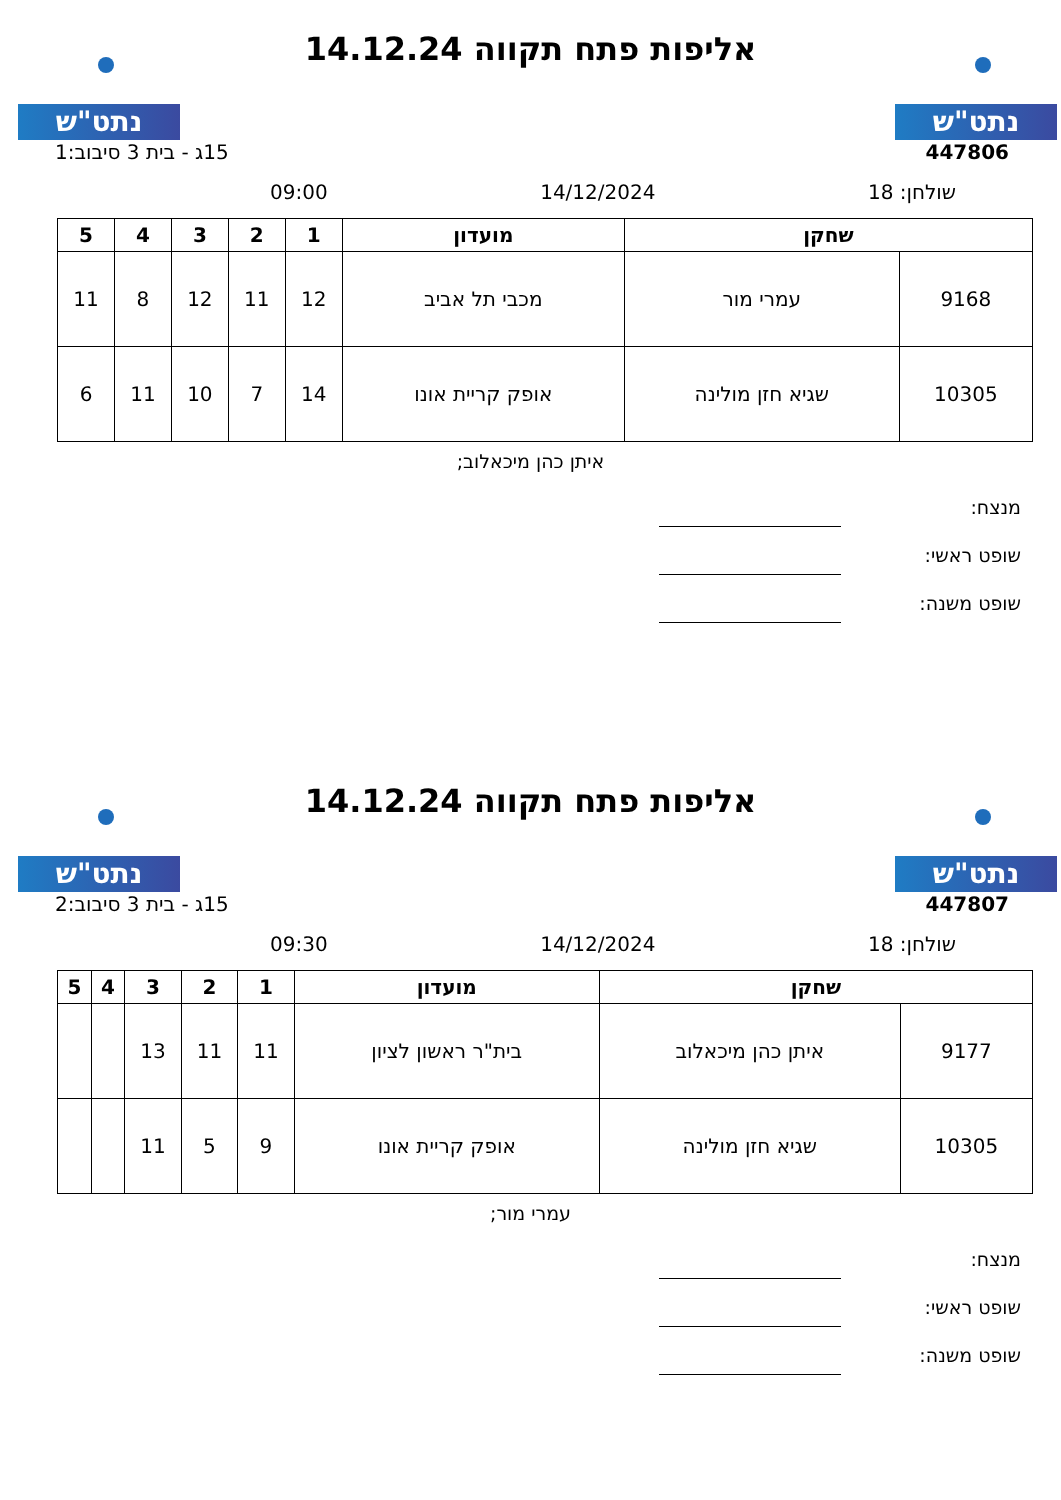נתט"ש נתט"ש
אליפות פתח תקווה 14.12.24
447806 15ג - בית 3 סיבוב:1
שולחן: 18 14/12/2024 09:00
| שחקן | | מועדון | 1 | 2 | 3 | 4 | 5 |
| --- | --- | --- | --- | --- | --- | --- | --- |
| 9168 | עמרי מור | מכבי תל אביב | 12 | 11 | 12 | 8 | 11 |
| 10305 | שגיא חזן מולינה | אופק קריית אונו | 14 | 7 | 10 | 11 | 6 |
איתן כהן מיכאלוב;
מנצח:
שופט ראשי:
שופט משנה:
נתט"ש נתט"ש
אליפות פתח תקווה 14.12.24
447807 15ג - בית 3 סיבוב:2
שולחן: 18 14/12/2024 09:30
| שחקן | | מועדון | 1 | 2 | 3 | 4 | 5 |
| --- | --- | --- | --- | --- | --- | --- | --- |
| 9177 | איתן כהן מיכאלוב | בית"ר ראשון לציון | 11 | 11 | 13 | | |
| 10305 | שגיא חזן מולינה | אופק קריית אונו | 9 | 5 | 11 | | |
עמרי מור;
מנצח:
שופט ראשי:
שופט משנה: